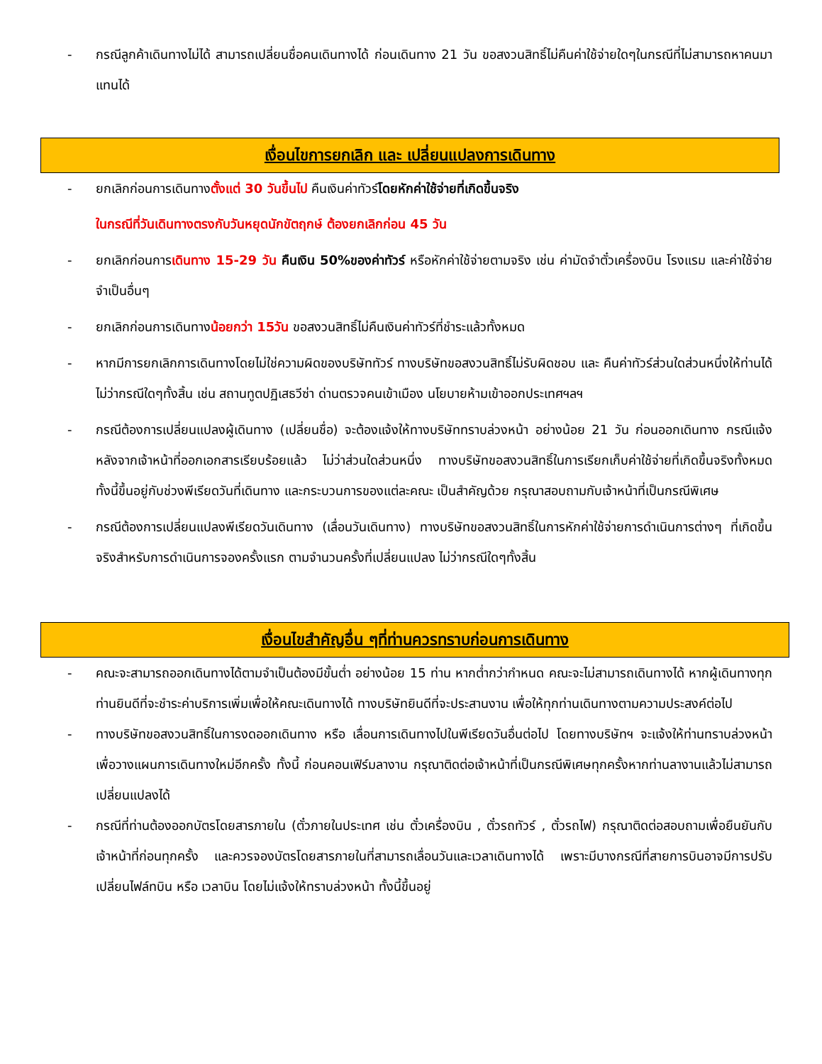- กรณีลูกค้าเดินทางไม่ได้ สามารถเปลี่ยนชื่อคนเดินทางได้ ก่อนเดินทาง 21 วัน ขอสงวนสิทธิ์ไม่คืนค่าใช้จ่ายใดๆในกรณีที่ไม่สามารถหาคนมาแทนได้
เงื่อนไขการยกเลิก และ เปลี่ยนแปลงการเดินทาง
- ยกเลิกก่อนการเดินทางตั้งแต่ 30 วันขึ้นไป คืนเงินค่าทัวร์โดยหักค่าใช้จ่ายที่เกิดขึ้นจริง
ในกรณีที่วันเดินทางตรงกับวันหยุดนักขัตฤกษ์ ต้องยกเลิกก่อน 45 วัน
- ยกเลิกก่อนการเดินทาง 15-29 วัน คืนเงิน 50%ของค่าทัวร์ หรือหักค่าใช้จ่ายตามจริง เช่น ค่ามัดจำตั๋วเครื่องบิน โรงแรม และค่าใช้จ่ายจำเป็นอื่นๆ
- ยกเลิกก่อนการเดินทางน้อยกว่า 15วัน ขอสงวนสิทธิ์ไม่คืนเงินค่าทัวร์ที่ชำระแล้วทั้งหมด
- หากมีการยกเลิกการเดินทางโดยไม่ใช่ความผิดของบริษัททัวร์ ทางบริษัทขอสงวนสิทธิ์ไม่รับผิดชอบ และ คืนค่าทัวร์ส่วนใดส่วนหนึ่งให้ท่านได้ไม่ว่ากรณีใดๆทั้งสิ้น เช่น สถานทูตปฏิเสธวีซ่า ด่านตรวจคนเข้าเมือง นโยบายห้ามเข้าออกประเทศฯลฯ
- กรณีต้องการเปลี่ยนแปลงผู้เดินทาง (เปลี่ยนชื่อ) จะต้องแจ้งให้ทางบริษัททราบล่วงหน้า อย่างน้อย 21 วัน ก่อนออกเดินทาง กรณีแจ้งหลังจากเจ้าหน้าที่ออกเอกสารเรียบร้อยแล้ว ไม่ว่าส่วนใดส่วนหนึ่ง ทางบริษัทขอสงวนสิทธิ์ในการเรียกเก็บค่าใช้จ่ายที่เกิดขึ้นจริงทั้งหมด ทั้งนี้ขึ้นอยู่กับช่วงพีเรียดวันที่เดินทาง และกระบวนการของแต่ละคณะ เป็นสำคัญด้วย กรุณาสอบถามกับเจ้าหน้าที่เป็นกรณีพิเศษ
- กรณีต้องการเปลี่ยนแปลงพีเรียดวันเดินทาง (เลื่อนวันเดินทาง) ทางบริษัทขอสงวนสิทธิ์ในการหักค่าใช้จ่ายการดำเนินการต่างๆ ที่เกิดขึ้นจริงสำหรับการดำเนินการจองครั้งแรก ตามจำนวนครั้งที่เปลี่ยนแปลง ไม่ว่ากรณีใดๆทั้งสิ้น
เงื่อนไขสำคัญอื่น ๆที่ท่านควรทราบก่อนการเดินทาง
- คณะจะสามารถออกเดินทางได้ตามจำเป็นต้องมีขั้นต่ำ อย่างน้อย 15 ท่าน หากต่ำกว่ากำหนด คณะจะไม่สามารถเดินทางได้ หากผู้เดินทางทุกท่านยินดีที่จะชำระค่าบริการเพิ่มเพื่อให้คณะเดินทางได้ ทางบริษัทยินดีที่จะประสานงาน เพื่อให้ทุกท่านเดินทางตามความประสงค์ต่อไป
- ทางบริษัทขอสงวนสิทธิ์ในการงดออกเดินทาง หรือ เลื่อนการเดินทางไปในพีเรียดวันอื่นต่อไป โดยทางบริษัทฯ จะแจ้งให้ท่านทราบล่วงหน้าเพื่อวางแผนการเดินทางใหม่อีกครั้ง ทั้งนี้ ก่อนคอนเฟิร์มลางาน กรุณาติดต่อเจ้าหน้าที่เป็นกรณีพิเศษทุกครั้งหากท่านลางานแล้วไม่สามารถเปลี่ยนแปลงได้
- กรณีที่ท่านต้องออกบัตรโดยสารภายใน (ตั๋วภายในประเทศ เช่น ตั๋วเครื่องบิน , ตั๋วรถทัวร์ , ตั๋วรถไฟ) กรุณาติดต่อสอบถามเพื่อยืนยันกับเจ้าหน้าที่ก่อนทุกครั้ง และควรจองบัตรโดยสารภายในที่สามารถเลื่อนวันและเวลาเดินทางได้ เพราะมีบางกรณีที่สายการบินอาจมีการปรับเปลี่ยนไฟล์ทบิน หรือ เวลาบิน โดยไม่แจ้งให้ทราบล่วงหน้า ทั้งนี้ขึ้นอยู่